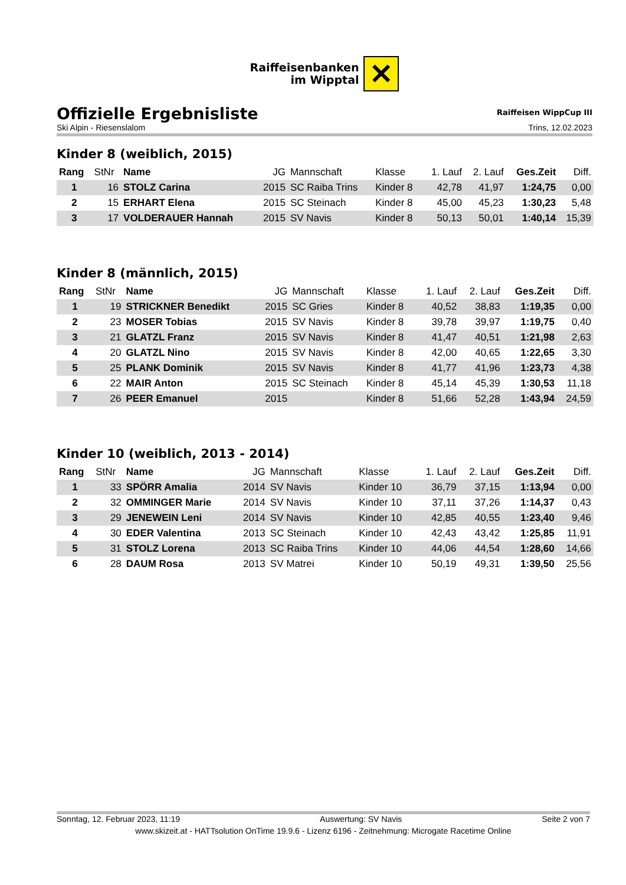Raiffeisenbanken
im Wipptal
✕
Offizielle Ergebnisliste
Raiffeisen WippCup III
Ski Alpin - Riesenslalom Trins, 12.02.2023
Kinder 8 (weiblich, 2015)
| Rang | StNr | Name | JG | Mannschaft | Klasse | 1. Lauf | 2. Lauf | Ges.Zeit | Diff. |
| --- | --- | --- | --- | --- | --- | --- | --- | --- | --- |
| 1 | 16 | STOLZ Carina | 2015 | SC Raiba Trins | Kinder 8 | 42,78 | 41,97 | 1:24,75 | 0,00 |
| 2 | 15 | ERHART Elena | 2015 | SC Steinach | Kinder 8 | 45,00 | 45,23 | 1:30,23 | 5,48 |
| 3 | 17 | VOLDERAUER Hannah | 2015 | SV Navis | Kinder 8 | 50,13 | 50,01 | 1:40,14 | 15,39 |
Kinder 8 (männlich, 2015)
| Rang | StNr | Name | JG | Mannschaft | Klasse | 1. Lauf | 2. Lauf | Ges.Zeit | Diff. |
| --- | --- | --- | --- | --- | --- | --- | --- | --- | --- |
| 1 | 19 | STRICKNER Benedikt | 2015 | SC Gries | Kinder 8 | 40,52 | 38,83 | 1:19,35 | 0,00 |
| 2 | 23 | MOSER Tobias | 2015 | SV Navis | Kinder 8 | 39,78 | 39,97 | 1:19,75 | 0,40 |
| 3 | 21 | GLATZL Franz | 2015 | SV Navis | Kinder 8 | 41,47 | 40,51 | 1:21,98 | 2,63 |
| 4 | 20 | GLATZL Nino | 2015 | SV Navis | Kinder 8 | 42,00 | 40,65 | 1:22,65 | 3,30 |
| 5 | 25 | PLANK Dominik | 2015 | SV Navis | Kinder 8 | 41,77 | 41,96 | 1:23,73 | 4,38 |
| 6 | 22 | MAIR Anton | 2015 | SC Steinach | Kinder 8 | 45,14 | 45,39 | 1:30,53 | 11,18 |
| 7 | 26 | PEER Emanuel | 2015 | | Kinder 8 | 51,66 | 52,28 | 1:43,94 | 24,59 |
Kinder 10 (weiblich, 2013 - 2014)
| Rang | StNr | Name | JG | Mannschaft | Klasse | 1. Lauf | 2. Lauf | Ges.Zeit | Diff. |
| --- | --- | --- | --- | --- | --- | --- | --- | --- | --- |
| 1 | 33 | SPÖRR Amalia | 2014 | SV Navis | Kinder 10 | 36,79 | 37,15 | 1:13,94 | 0,00 |
| 2 | 32 | OMMINGER Marie | 2014 | SV Navis | Kinder 10 | 37,11 | 37,26 | 1:14,37 | 0,43 |
| 3 | 29 | JENEWEIN Leni | 2014 | SV Navis | Kinder 10 | 42,85 | 40,55 | 1:23,40 | 9,46 |
| 4 | 30 | EDER Valentina | 2013 | SC Steinach | Kinder 10 | 42,43 | 43,42 | 1:25,85 | 11,91 |
| 5 | 31 | STOLZ Lorena | 2013 | SC Raiba Trins | Kinder 10 | 44,06 | 44,54 | 1:28,60 | 14,66 |
| 6 | 28 | DAUM Rosa | 2013 | SV Matrei | Kinder 10 | 50,19 | 49,31 | 1:39,50 | 25,56 |
Sonntag, 12. Februar 2023, 11:19 Auswertung: SV Navis Seite 2 von 7
www.skizeit.at - HATTsolution OnTime 19.9.6 - Lizenz 6196 - Zeitnehmung: Microgate Racetime Online